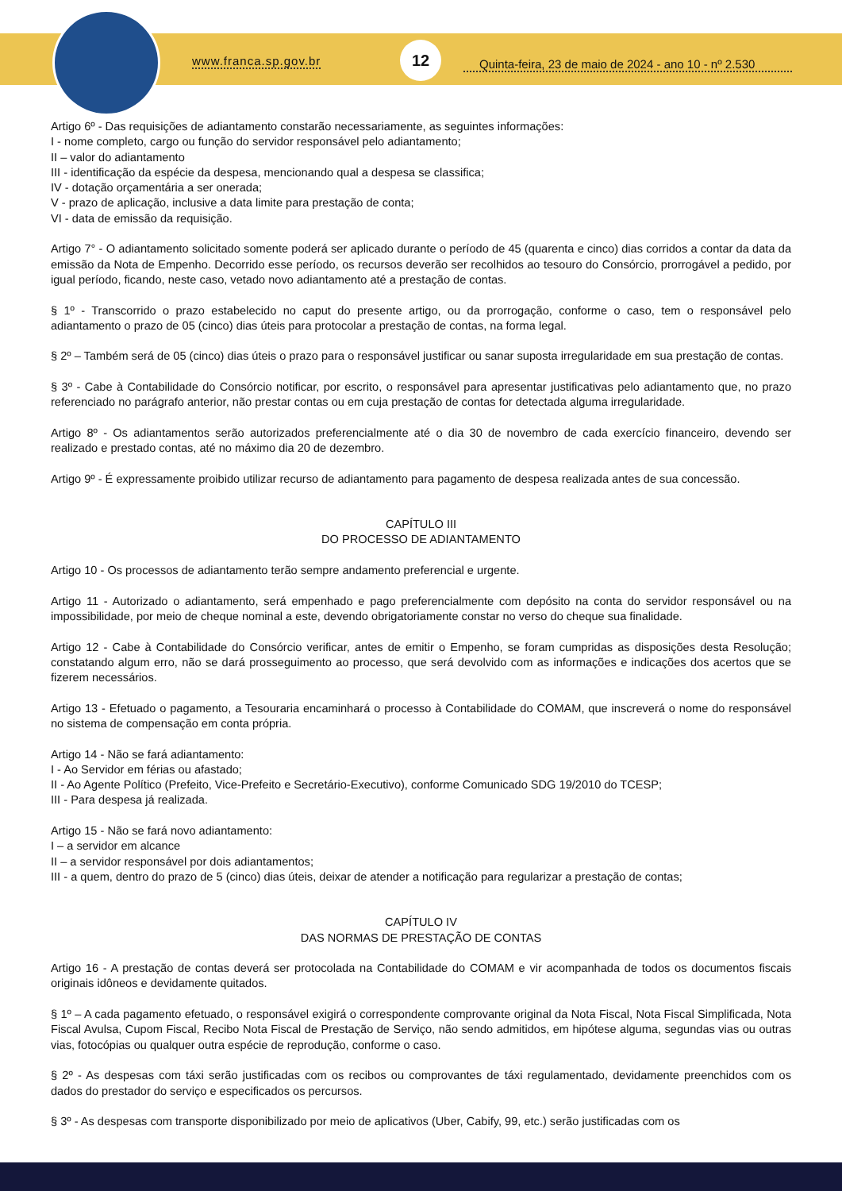www.franca.sp.gov.br
12
Quinta-feira, 23 de maio de 2024 - ano 10 - nº 2.530
Artigo 6º - Das requisições de adiantamento constarão necessariamente, as seguintes informações:
I - nome completo, cargo ou função do servidor responsável pelo adiantamento;
II – valor do adiantamento
III - identificação da espécie da despesa, mencionando qual a despesa se classifica;
IV - dotação orçamentária a ser onerada;
V - prazo de aplicação, inclusive a data limite para prestação de conta;
VI - data de emissão da requisição.
Artigo 7° - O adiantamento solicitado somente poderá ser aplicado durante o período de 45 (quarenta e cinco) dias corridos a contar da data da emissão da Nota de Empenho. Decorrido esse período, os recursos deverão ser recolhidos ao tesouro do Consórcio, prorrogável a pedido, por igual período, ficando, neste caso, vetado novo adiantamento até a prestação de contas.
§ 1º - Transcorrido o prazo estabelecido no caput do presente artigo, ou da prorrogação, conforme o caso, tem o responsável pelo adiantamento o prazo de 05 (cinco) dias úteis para protocolar a prestação de contas, na forma legal.
§ 2º – Também será de 05 (cinco) dias úteis o prazo para o responsável justificar ou sanar suposta irregularidade em sua prestação de contas.
§ 3º - Cabe à Contabilidade do Consórcio notificar, por escrito, o responsável para apresentar justificativas pelo adiantamento que, no prazo referenciado no parágrafo anterior, não prestar contas ou em cuja prestação de contas for detectada alguma irregularidade.
Artigo 8º - Os adiantamentos serão autorizados preferencialmente até o dia 30 de novembro de cada exercício financeiro, devendo ser realizado e prestado contas, até no máximo dia 20 de dezembro.
Artigo 9º - É expressamente proibido utilizar recurso de adiantamento para pagamento de despesa realizada antes de sua concessão.
CAPÍTULO III
DO PROCESSO DE ADIANTAMENTO
Artigo 10 - Os processos de adiantamento terão sempre andamento preferencial e urgente.
Artigo 11 - Autorizado o adiantamento, será empenhado e pago preferencialmente com depósito na conta do servidor responsável ou na impossibilidade, por meio de cheque nominal a este, devendo obrigatoriamente constar no verso do cheque sua finalidade.
Artigo 12 - Cabe à Contabilidade do Consórcio verificar, antes de emitir o Empenho, se foram cumpridas as disposições desta Resolução; constatando algum erro, não se dará prosseguimento ao processo, que será devolvido com as informações e indicações dos acertos que se fizerem necessários.
Artigo 13 - Efetuado o pagamento, a Tesouraria encaminhará o processo à Contabilidade do COMAM, que inscreverá o nome do responsável no sistema de compensação em conta própria.
Artigo 14 - Não se fará adiantamento:
I - Ao Servidor em férias ou afastado;
II - Ao Agente Político (Prefeito, Vice-Prefeito e Secretário-Executivo), conforme Comunicado SDG 19/2010 do TCESP;
III - Para despesa já realizada.
Artigo 15 - Não se fará novo adiantamento:
I – a servidor em alcance
II – a servidor responsável por dois adiantamentos;
III - a quem, dentro do prazo de 5 (cinco) dias úteis, deixar de atender a notificação para regularizar a prestação de contas;
CAPÍTULO IV
DAS NORMAS DE PRESTAÇÃO DE CONTAS
Artigo 16 - A prestação de contas deverá ser protocolada na Contabilidade do COMAM e vir acompanhada de todos os documentos fiscais originais idôneos e devidamente quitados.
§ 1º – A cada pagamento efetuado, o responsável exigirá o correspondente comprovante original da Nota Fiscal, Nota Fiscal Simplificada, Nota Fiscal Avulsa, Cupom Fiscal, Recibo Nota Fiscal de Prestação de Serviço, não sendo admitidos, em hipótese alguma, segundas vias ou outras vias, fotocópias ou qualquer outra espécie de reprodução, conforme o caso.
§ 2º - As despesas com táxi serão justificadas com os recibos ou comprovantes de táxi regulamentado, devidamente preenchidos com os dados do prestador do serviço e especificados os percursos.
§ 3º - As despesas com transporte disponibilizado por meio de aplicativos (Uber, Cabify, 99, etc.) serão justificadas com os